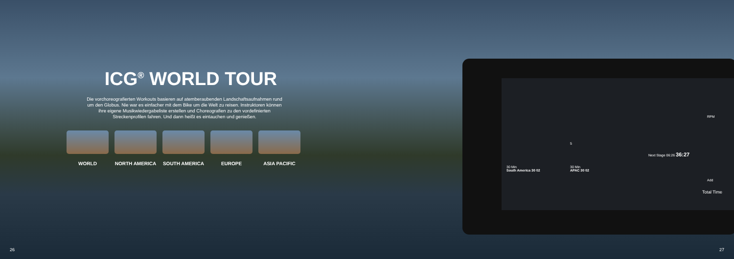ICG<sup>®</sup> WORLD TOUR
Die vorchoreografierten Workouts basieren auf atemberaubenden Landschaftsaufnahmen rund um den Globus. Nie war es einfacher mit dem Bike um die Welt zu reisen. Instruktoren können ihre eigene Musikwiedergabeliste erstellen und Choreografien zu den vordefinierten Streckenprofilen fahren. Und dann heißt es eintauchen und genießen.
WORLD NORTH AMERICA SOUTH AMERICA EUROPE ASIA PACIFIC
5
Next Stage 06:26 36:27
RPM
30 Min
South America 30 02
30 Min
APAC 30 02
Add
Total Time
26 27